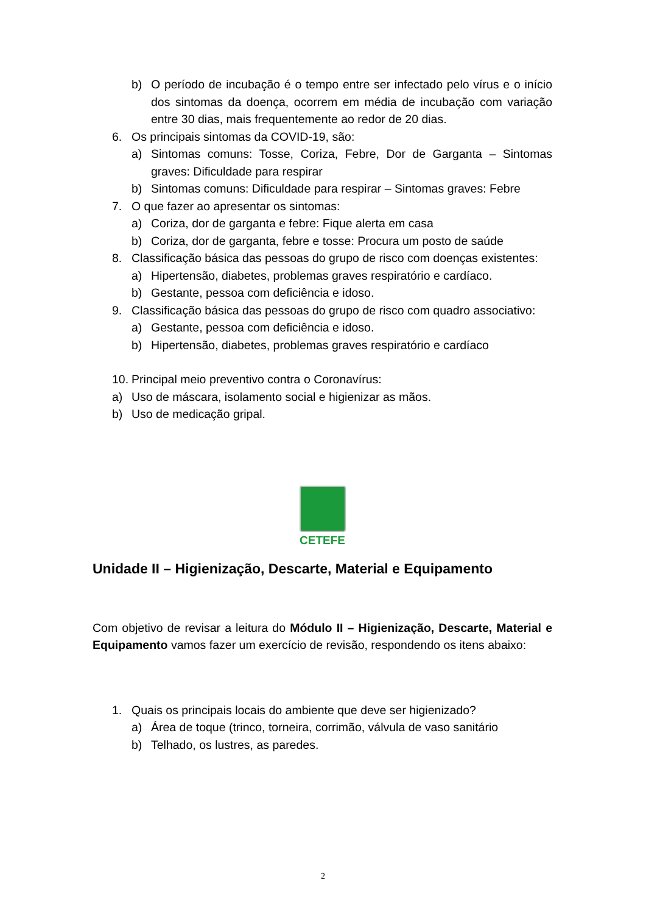b) O período de incubação é o tempo entre ser infectado pelo vírus e o início dos sintomas da doença, ocorrem em média de incubação com variação entre 30 dias, mais frequentemente ao redor de 20 dias.
6. Os principais sintomas da COVID-19, são:
a) Sintomas comuns: Tosse, Coriza, Febre, Dor de Garganta – Sintomas graves: Dificuldade para respirar
b) Sintomas comuns: Dificuldade para respirar – Sintomas graves: Febre
7. O que fazer ao apresentar os sintomas:
a) Coriza, dor de garganta e febre: Fique alerta em casa
b) Coriza, dor de garganta, febre e tosse: Procura um posto de saúde
8. Classificação básica das pessoas do grupo de risco com doenças existentes:
a) Hipertensão, diabetes, problemas graves respiratório e cardíaco.
b) Gestante, pessoa com deficiência e idoso.
9. Classificação básica das pessoas do grupo de risco com quadro associativo:
a) Gestante, pessoa com deficiência e idoso.
b) Hipertensão, diabetes, problemas graves respiratório e cardíaco
10. Principal meio preventivo contra o Coronavírus:
a) Uso de máscara, isolamento social e higienizar as mãos.
b) Uso de medicação gripal.
CETEFE
Unidade II – Higienização, Descarte, Material e Equipamento
Com objetivo de revisar a leitura do Módulo II – Higienização, Descarte, Material e Equipamento vamos fazer um exercício de revisão, respondendo os itens abaixo:
1. Quais os principais locais do ambiente que deve ser higienizado?
a) Área de toque (trinco, torneira, corrimão, válvula de vaso sanitário
b) Telhado, os lustres, as paredes.
2